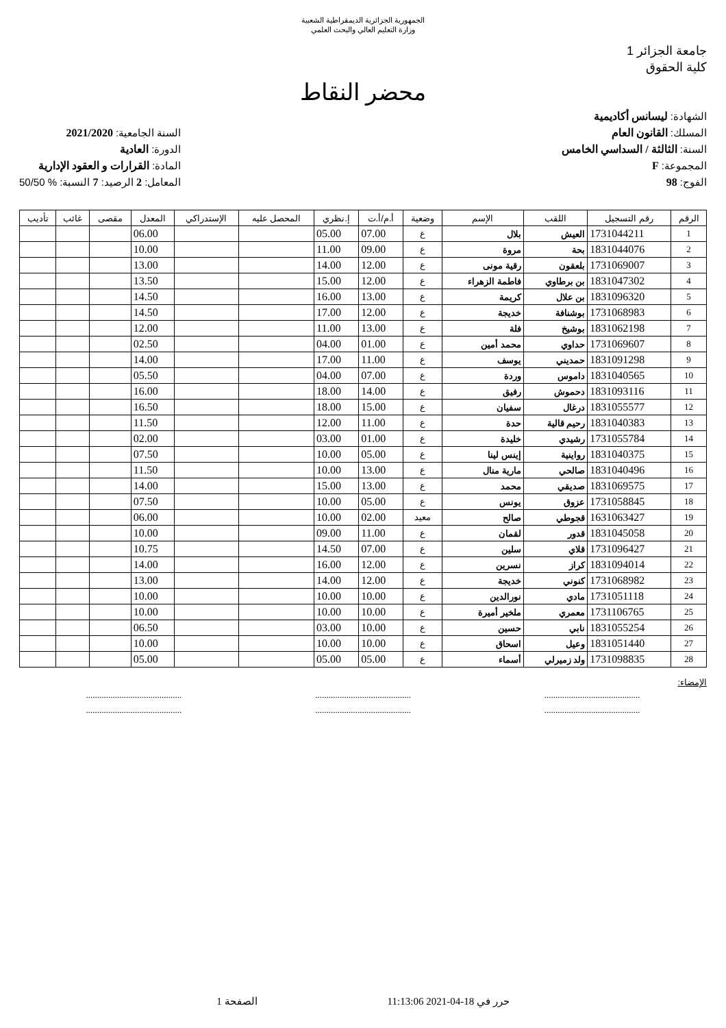الجمهورية الجزائرية الديمقراطية الشعبية
وزارة التعليم العالي والبحث العلمي
جامعة الجزائر 1
كلية الحقوق
محضر النقاط
الشهادة: ليسانس أكاديمية
المسلك: القانون العام
السنة: الثالثة / السداسي الخامس
المجموعة: F
الفوج: 98
السنة الجامعية: 2021/2020
الدورة: العادية
المادة: القرارات و العقود الإدارية
المعامل: 2 الرصيد: 7 النسبة: % 50/50
| الرقم | رقم التسجيل | اللقب | الإسم | وضعية | أ.م/أ.ت | إ.نظري | المحصل عليه | الإستدراكي | المعدل | مقصى | غائب | تأديب |
| --- | --- | --- | --- | --- | --- | --- | --- | --- | --- | --- | --- | --- |
| 1 | 1731044211 | العيش | بلال | ع | 07.00 | 05.00 | | | 06.00 | | | |
| 2 | 1831044076 | بحة | مروة | ع | 09.00 | 11.00 | | | 10.00 | | | |
| 3 | 1731069007 | بلعقون | رقية مونى | ع | 12.00 | 14.00 | | | 13.00 | | | |
| 4 | 1831047302 | بن برطاوي | فاطمة الزهراء | ع | 12.00 | 15.00 | | | 13.50 | | | |
| 5 | 1831096320 | بن علال | كريمة | ع | 13.00 | 16.00 | | | 14.50 | | | |
| 6 | 1731068983 | بوشنافة | خديجة | ع | 12.00 | 17.00 | | | 14.50 | | | |
| 7 | 1831062198 | بوشيخ | فلة | ع | 13.00 | 11.00 | | | 12.00 | | | |
| 8 | 1731069607 | حداوي | محمد أمين | ع | 01.00 | 04.00 | | | 02.50 | | | |
| 9 | 1831091298 | حمديني | يوسف | ع | 11.00 | 17.00 | | | 14.00 | | | |
| 10 | 1831040565 | داموس | وردة | ع | 07.00 | 04.00 | | | 05.50 | | | |
| 11 | 1831093116 | دحموش | رفيق | ع | 14.00 | 18.00 | | | 16.00 | | | |
| 12 | 1831055577 | درغال | سفيان | ع | 15.00 | 18.00 | | | 16.50 | | | |
| 13 | 1831040383 | رحيم قالية | حدة | ع | 11.00 | 12.00 | | | 11.50 | | | |
| 14 | 1731055784 | رشيدي | خليدة | ع | 01.00 | 03.00 | | | 02.00 | | | |
| 15 | 1831040375 | رواينية | إينس لينا | ع | 05.00 | 10.00 | | | 07.50 | | | |
| 16 | 1831040496 | صالحي | مارية منال | ع | 13.00 | 10.00 | | | 11.50 | | | |
| 17 | 1831069575 | صديقي | محمد | ع | 13.00 | 15.00 | | | 14.00 | | | |
| 18 | 1731058845 | عزوق | يونس | ع | 05.00 | 10.00 | | | 07.50 | | | |
| 19 | 1631063427 | قجوطي | صالح | معيد | 02.00 | 10.00 | | | 06.00 | | | |
| 20 | 1831045058 | قدور | لقمان | ع | 11.00 | 09.00 | | | 10.00 | | | |
| 21 | 1731096427 | قلاي | سلين | ع | 07.00 | 14.50 | | | 10.75 | | | |
| 22 | 1831094014 | كراز | نسرين | ع | 12.00 | 16.00 | | | 14.00 | | | |
| 23 | 1731068982 | كنوني | خديجة | ع | 12.00 | 14.00 | | | 13.00 | | | |
| 24 | 1731051118 | مادي | نورالدين | ع | 10.00 | 10.00 | | | 10.00 | | | |
| 25 | 1731106765 | معمري | ملخير أميرة | ع | 10.00 | 10.00 | | | 10.00 | | | |
| 26 | 1831055254 | نابي | حسين | ع | 10.00 | 03.00 | | | 06.50 | | | |
| 27 | 1831051440 | وعيل | اسحاق | ع | 10.00 | 10.00 | | | 10.00 | | | |
| 28 | 1731098835 | ولد زميرلي | أسماء | ع | 05.00 | 05.00 | | | 05.00 | | | |
الإمضاء:
...........................................
........................................... ...........................................
........................................... ...........................................
...........................................
حرر في 18-04-2021 11:13:06 الصفحة 1